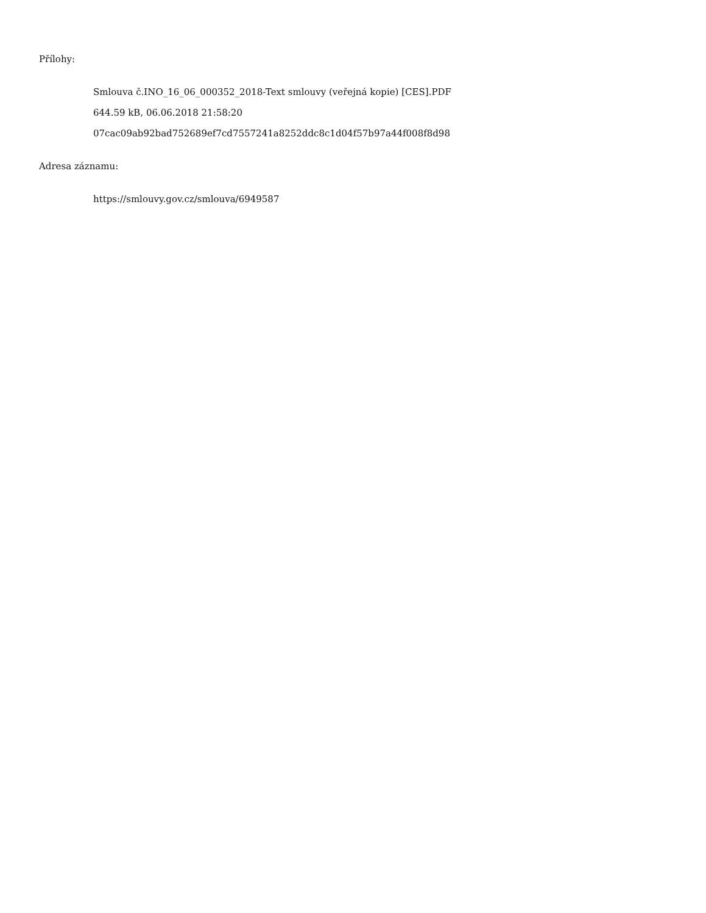Přílohy:
Smlouva č.INO_16_06_000352_2018-Text smlouvy (veřejná kopie) [CES].PDF
644.59 kB, 06.06.2018 21:58:20
07cac09ab92bad752689ef7cd7557241a8252ddc8c1d04f57b97a44f008f8d98
Adresa záznamu:
https://smlouvy.gov.cz/smlouva/6949587